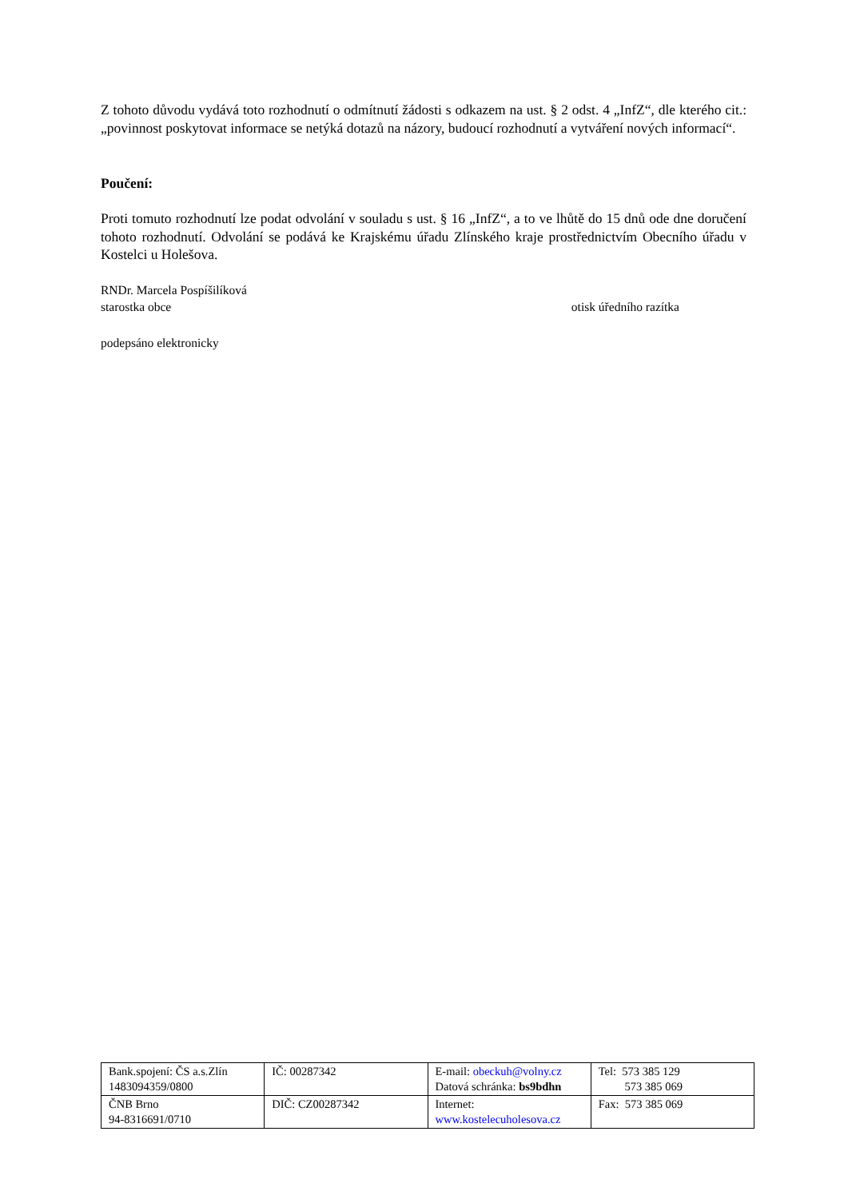Z tohoto důvodu vydává toto rozhodnutí o odmítnutí žádosti s odkazem na ust. § 2 odst. 4 „InfZ“, dle kterého cit.: „povinnost poskytovat informace se netýká dotazů na názory, budoucí rozhodnutí a vytváření nových informací“.
Poučení:
Proti tomuto rozhodnutí lze podat odvolání v souladu s ust. § 16 „InfZ“, a to ve lhůtě do 15 dnů ode dne doručení tohoto rozhodnutí. Odvolání se podává ke Krajskému úřadu Zlínského kraje prostřednictvím Obecního úřadu v Kostelci u Holešova.
RNDr. Marcela Pospíšilíková
starostka obce otisk úředního razítka
podepsáno elektronicky
| Bank.spojení: ČS a.s.Zlín 1483094359/0800 | IČ: 00287342 | E-mail: obeckuh@volny.cz Datová schránka: bs9bdhn | Tel: 573 385 129 573 385 069 |
| ČNB Brno 94-8316691/0710 | DIČ: CZ00287342 | Internet: www.kostelecuholesova.cz | Fax: 573 385 069 |